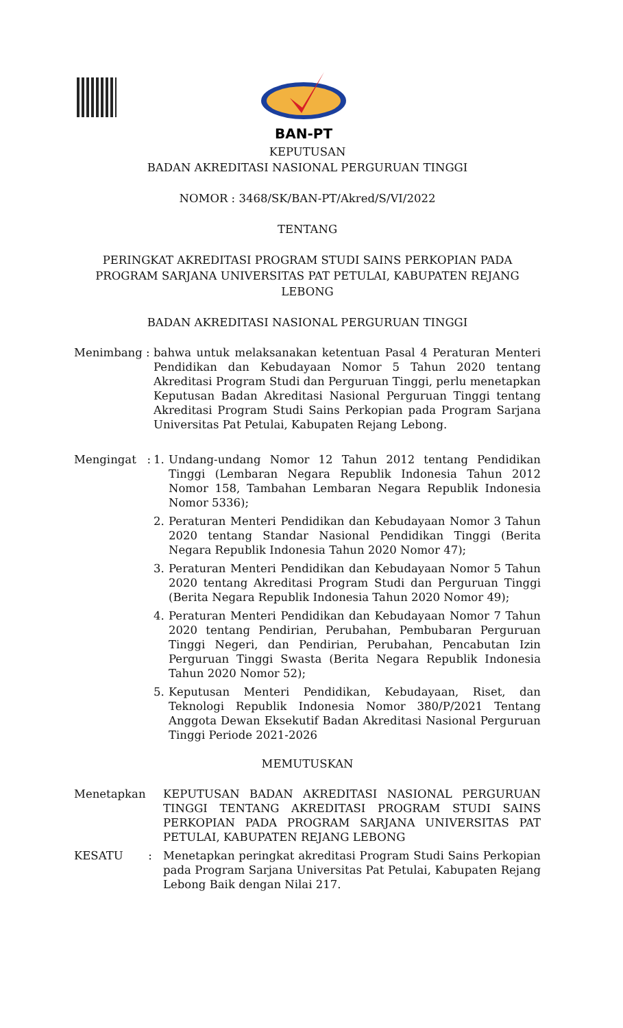BAN-PT
KEPUTUSAN
BADAN AKREDITASI NASIONAL PERGURUAN TINGGI
NOMOR : 3468/SK/BAN-PT/Akred/S/VI/2022
TENTANG
PERINGKAT AKREDITASI PROGRAM STUDI SAINS PERKOPIAN PADA PROGRAM SARJANA UNIVERSITAS PAT PETULAI, KABUPATEN REJANG LEBONG
BADAN AKREDITASI NASIONAL PERGURUAN TINGGI
Menimbang : bahwa untuk melaksanakan ketentuan Pasal 4 Peraturan Menteri Pendidikan dan Kebudayaan Nomor 5 Tahun 2020 tentang Akreditasi Program Studi dan Perguruan Tinggi, perlu menetapkan Keputusan Badan Akreditasi Nasional Perguruan Tinggi tentang Akreditasi Program Studi Sains Perkopian pada Program Sarjana Universitas Pat Petulai, Kabupaten Rejang Lebong.
Mengingat :
1. Undang-undang Nomor 12 Tahun 2012 tentang Pendidikan Tinggi (Lembaran Negara Republik Indonesia Tahun 2012 Nomor 158, Tambahan Lembaran Negara Republik Indonesia Nomor 5336);
2. Peraturan Menteri Pendidikan dan Kebudayaan Nomor 3 Tahun 2020 tentang Standar Nasional Pendidikan Tinggi (Berita Negara Republik Indonesia Tahun 2020 Nomor 47);
3. Peraturan Menteri Pendidikan dan Kebudayaan Nomor 5 Tahun 2020 tentang Akreditasi Program Studi dan Perguruan Tinggi (Berita Negara Republik Indonesia Tahun 2020 Nomor 49);
4. Peraturan Menteri Pendidikan dan Kebudayaan Nomor 7 Tahun 2020 tentang Pendirian, Perubahan, Pembubaran Perguruan Tinggi Negeri, dan Pendirian, Perubahan, Pencabutan Izin Perguruan Tinggi Swasta (Berita Negara Republik Indonesia Tahun 2020 Nomor 52);
5. Keputusan Menteri Pendidikan, Kebudayaan, Riset, dan Teknologi Republik Indonesia Nomor 380/P/2021 Tentang Anggota Dewan Eksekutif Badan Akreditasi Nasional Perguruan Tinggi Periode 2021-2026
MEMUTUSKAN
Menetapkan KEPUTUSAN BADAN AKREDITASI NASIONAL PERGURUAN TINGGI TENTANG AKREDITASI PROGRAM STUDI SAINS PERKOPIAN PADA PROGRAM SARJANA UNIVERSITAS PAT PETULAI, KABUPATEN REJANG LEBONG
KESATU :
Menetapkan peringkat akreditasi Program Studi Sains Perkopian pada Program Sarjana Universitas Pat Petulai, Kabupaten Rejang Lebong Baik dengan Nilai 217.